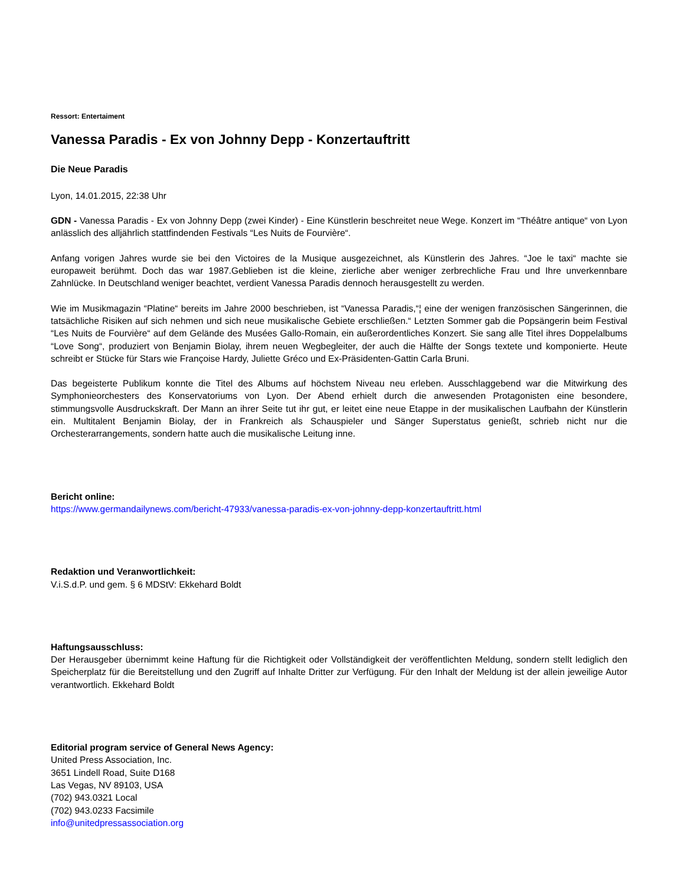Ressort: Entertaiment
Vanessa Paradis - Ex von Johnny Depp - Konzertauftritt
Die Neue Paradis
Lyon, 14.01.2015, 22:38 Uhr
GDN - Vanessa Paradis - Ex von Johnny Depp (zwei Kinder) - Eine Künstlerin beschreitet neue Wege. Konzert im “Théâtre antique“ von Lyon anlässlich des alljährlich stattfindenden Festivals “Les Nuits de Fourvière“.
Anfang vorigen Jahres wurde sie bei den Victoires de la Musique ausgezeichnet, als Künstlerin des Jahres. “Joe le taxi“ machte sie europaweit berühmt. Doch das war 1987.Geblieben ist die kleine, zierliche aber weniger zerbrechliche Frau und Ihre unverkennbare Zahnlücke. In Deutschland weniger beachtet, verdient Vanessa Paradis dennoch herausgestellt zu werden.
Wie im Musikmagazin “Platine“ bereits im Jahre 2000 beschrieben, ist “Vanessa Paradis,“¦ eine der wenigen französischen Sängerinnen, die tatsächliche Risiken auf sich nehmen und sich neue musikalische Gebiete erschließen.“ Letzten Sommer gab die Popsängerin beim Festival “Les Nuits de Fourvière“ auf dem Gelände des Musées Gallo-Romain, ein außerordentliches Konzert. Sie sang alle Titel ihres Doppelalbums “Love Song“, produziert von Benjamin Biolay, ihrem neuen Wegbegleiter, der auch die Hälfte der Songs textete und komponierte. Heute schreibt er Stücke für Stars wie Françoise Hardy, Juliette Gréco und Ex-Präsidenten-Gattin Carla Bruni.
Das begeisterte Publikum konnte die Titel des Albums auf höchstem Niveau neu erleben. Ausschlaggebend war die Mitwirkung des Symphonieorchesters des Konservatoriums von Lyon. Der Abend erhielt durch die anwesenden Protagonisten eine besondere, stimmungsvolle Ausdruckskraft. Der Mann an ihrer Seite tut ihr gut, er leitet eine neue Etappe in der musikalischen Laufbahn der Künstlerin ein. Multitalent Benjamin Biolay, der in Frankreich als Schauspieler und Sänger Superstatus genießt, schrieb nicht nur die Orchesterarrangements, sondern hatte auch die musikalische Leitung inne.
Bericht online:
https://www.germandailynews.com/bericht-47933/vanessa-paradis-ex-von-johnny-depp-konzertauftritt.html
Redaktion und Veranwortlichkeit:
V.i.S.d.P. und gem. § 6 MDStV: Ekkehard Boldt
Haftungsausschluss:
Der Herausgeber übernimmt keine Haftung für die Richtigkeit oder Vollständigkeit der veröffentlichten Meldung, sondern stellt lediglich den Speicherplatz für die Bereitstellung und den Zugriff auf Inhalte Dritter zur Verfügung. Für den Inhalt der Meldung ist der allein jeweilige Autor verantwortlich. Ekkehard Boldt
Editorial program service of General News Agency:
United Press Association, Inc.
3651 Lindell Road, Suite D168
Las Vegas, NV 89103, USA
(702) 943.0321 Local
(702) 943.0233 Facsimile
info@unitedpressassociation.org